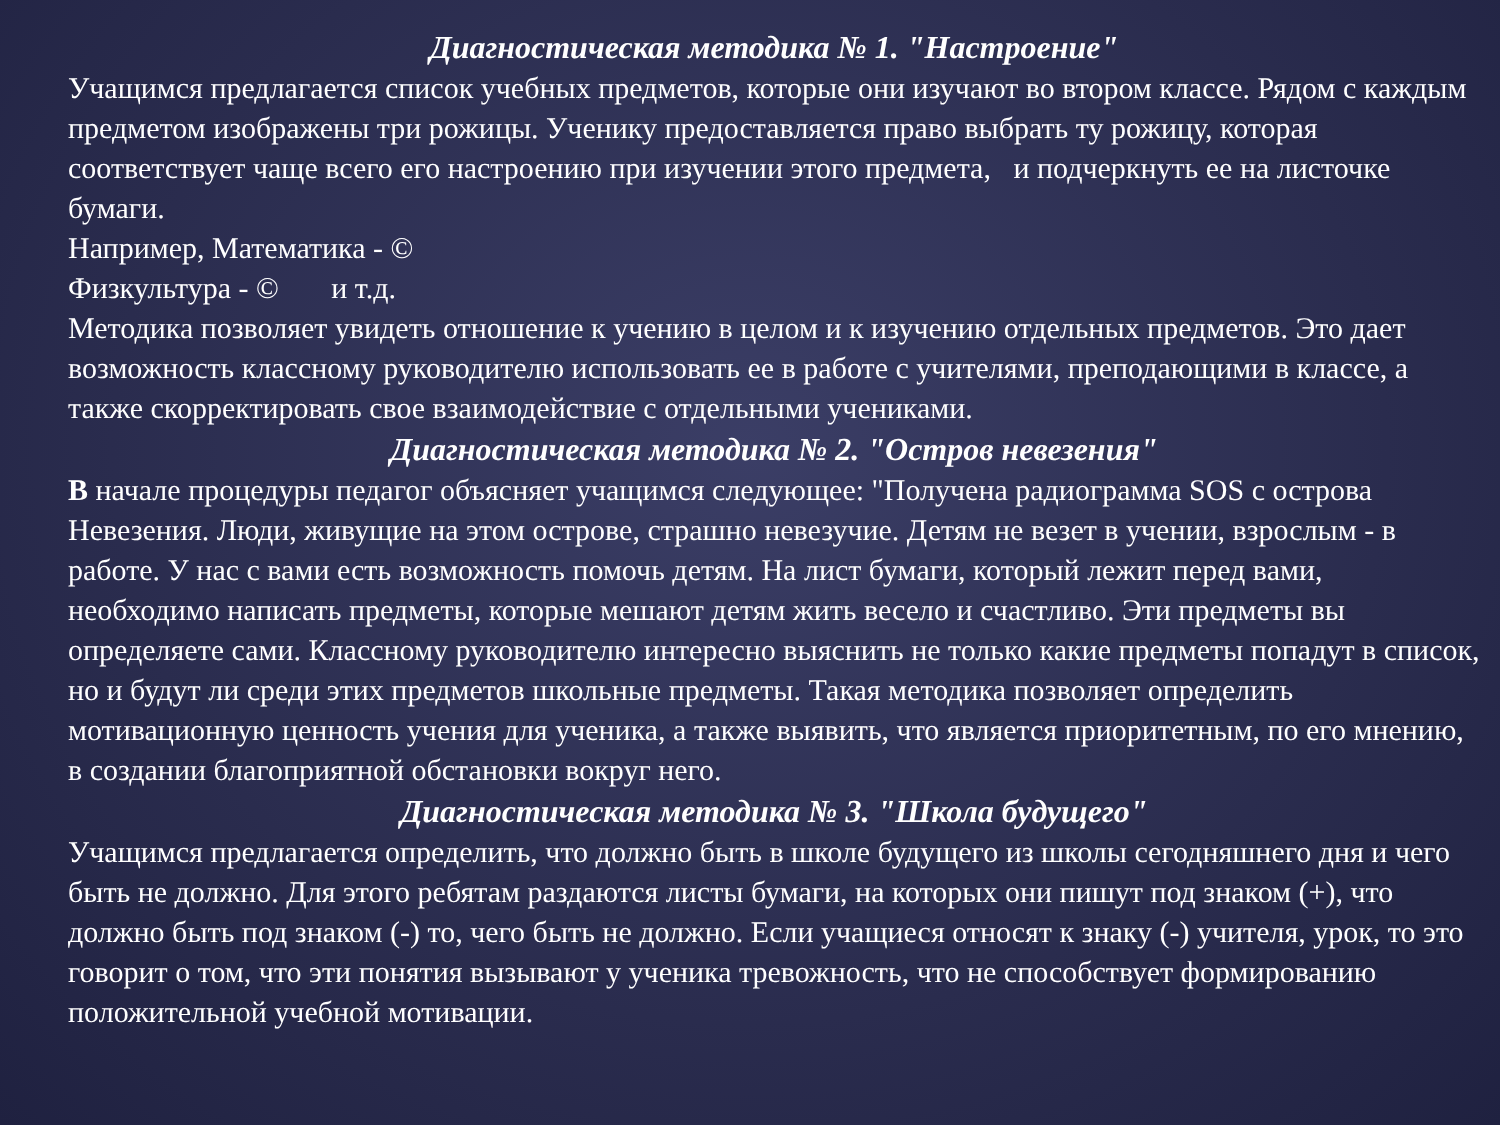Диагностическая методика № 1. "Настроение"
Учащимся предлагается список учебных предметов, которые они изучают во втором классе. Рядом с каждым предметом изображены три рожицы. Ученику предоставляется право выбрать ту рожицу, которая соответствует чаще всего его настроению при изучении этого предмета, и подчеркнуть ее на листочке бумаги.
Например, Математика - ©
Физкультура - © и т.д.
Методика позволяет увидеть отношение к учению в целом и к изучению отдельных предметов. Это дает возможность классному руководителю использовать ее в работе с учителями, преподающими в классе, а также скорректировать свое взаимодействие с отдельными учениками.
Диагностическая методика № 2. "Остров невезения"
В начале процедуры педагог объясняет учащимся следующее: "Получена радиограмма SOS с острова Невезения. Люди, живущие на этом острове, страшно невезучие. Детям не везет в учении, взрослым - в работе. У нас с вами есть возможность помочь детям. На лист бумаги, который лежит перед вами, необходимо написать предметы, которые мешают детям жить весело и счастливо. Эти предметы вы определяете сами. Классному руководителю интересно выяснить не только какие предметы попадут в список, но и будут ли среди этих предметов школьные предметы. Такая методика позволяет определить мотивационную ценность учения для ученика, а также выявить, что является приоритетным, по его мнению, в создании благоприятной обстановки вокруг него.
Диагностическая методика № 3. "Школа будущего"
Учащимся предлагается определить, что должно быть в школе будущего из школы сегодняшнего дня и чего быть не должно. Для этого ребятам раздаются листы бумаги, на которых они пишут под знаком (+), что должно быть под знаком (-) то, чего быть не должно. Если учащиеся относят к знаку (-) учителя, урок, то это говорит о том, что эти понятия вызывают у ученика тревожность, что не способствует формированию положительной учебной мотивации.